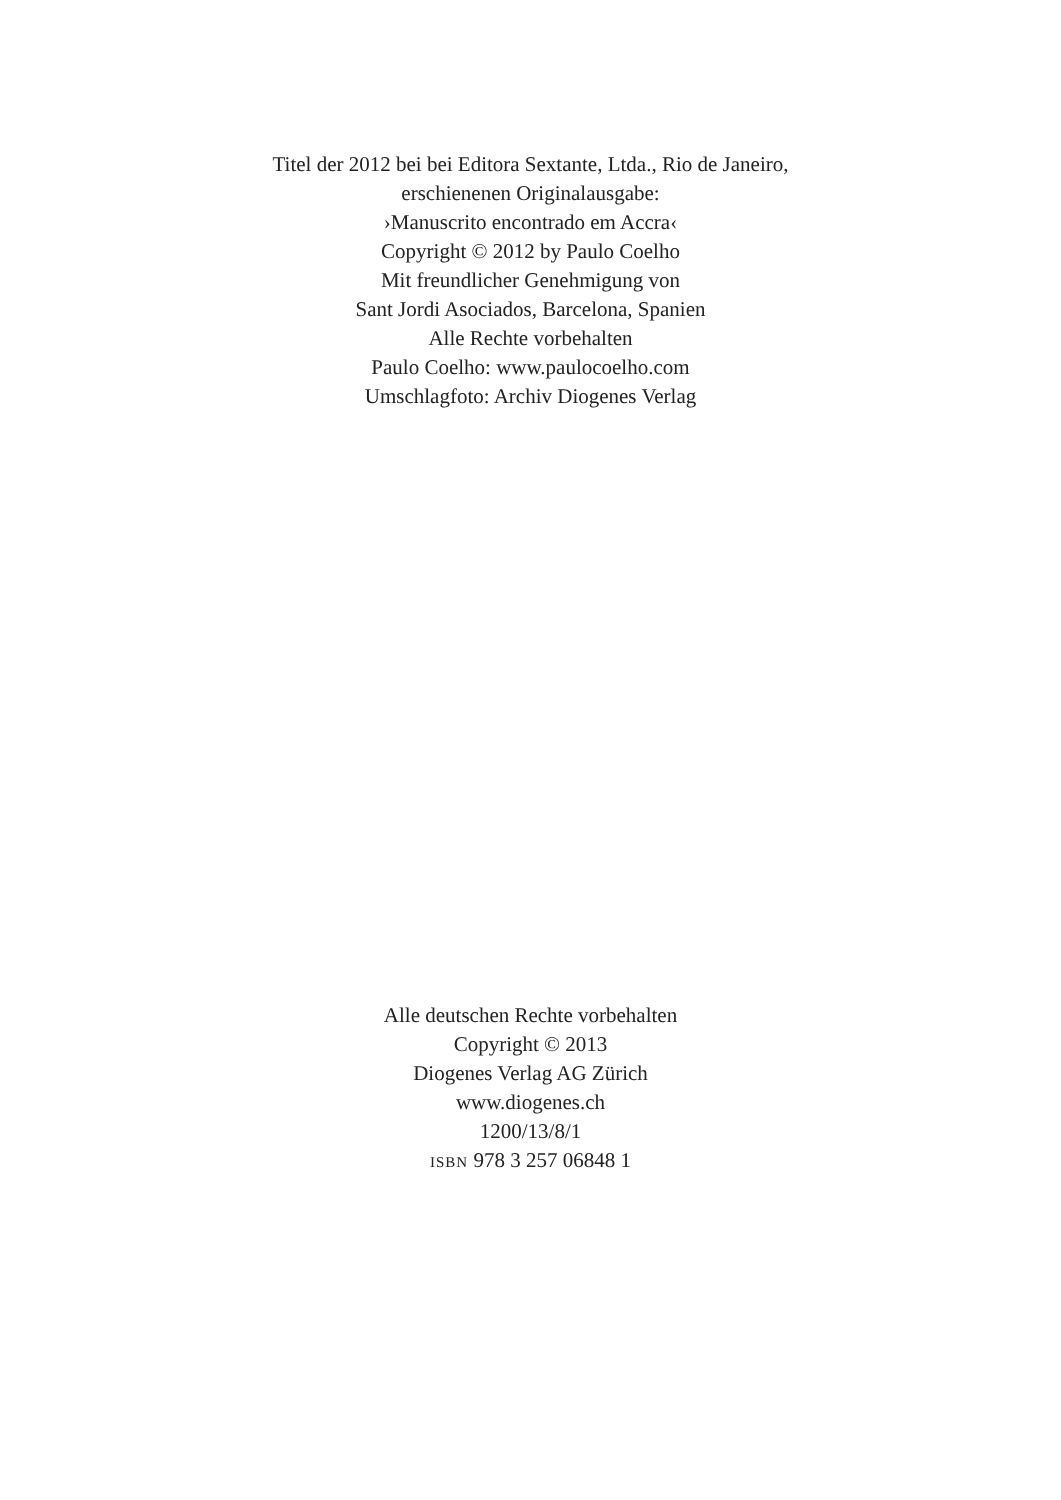Titel der 2012 bei bei Editora Sextante, Ltda., Rio de Janeiro,
erschienenen Originalausgabe:
›Manuscrito encontrado em Accra‹
Copyright © 2012 by Paulo Coelho
Mit freundlicher Genehmigung von
Sant Jordi Asociados, Barcelona, Spanien
Alle Rechte vorbehalten
Paulo Coelho: www.paulocoelho.com
Umschlagfoto: Archiv Diogenes Verlag
Alle deutschen Rechte vorbehalten
Copyright © 2013
Diogenes Verlag AG Zürich
www.diogenes.ch
1200/13/8/1
ISBN 978 3 257 06848 1